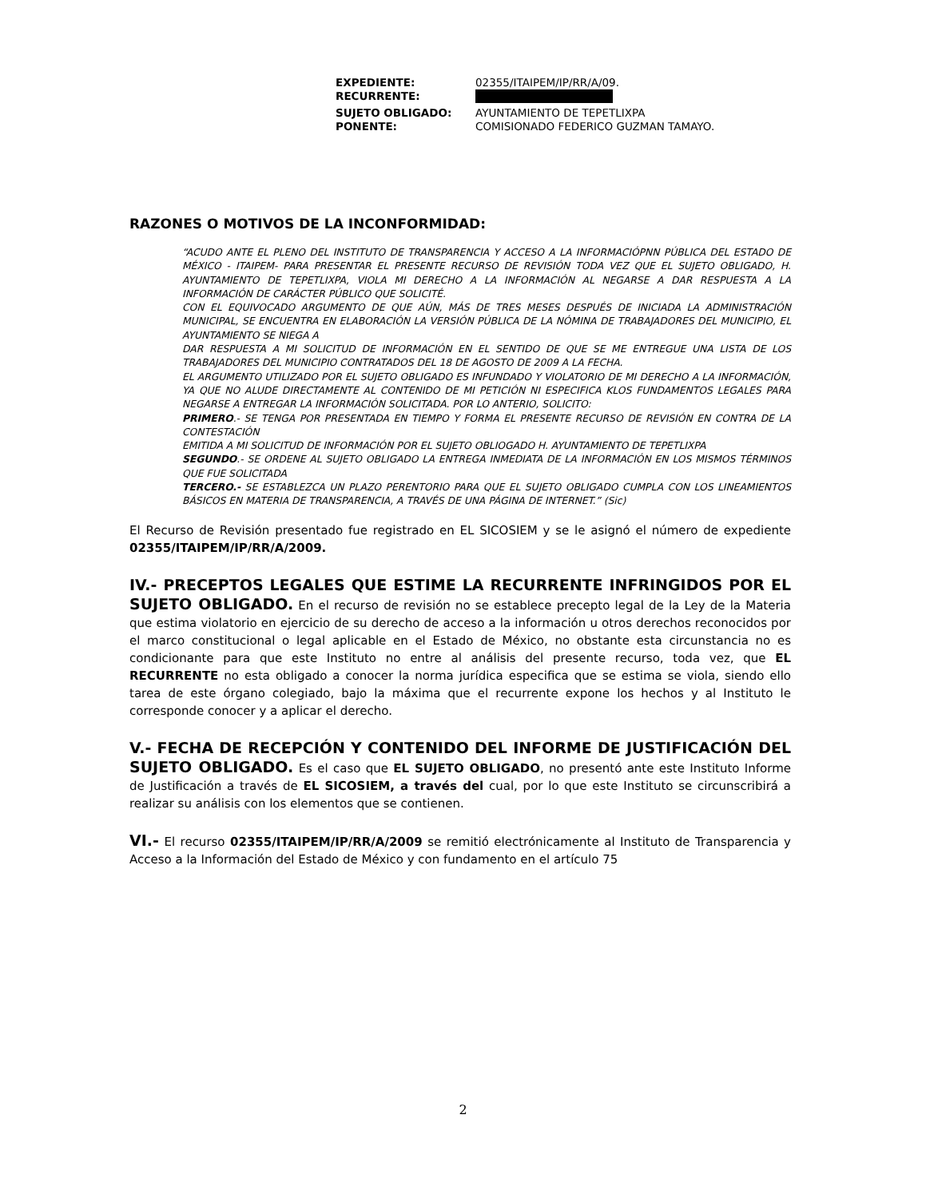| EXPEDIENTE: | 02355/ITAIPEM/IP/RR/A/09. |
| RECURRENTE: | |
| SUJETO OBLIGADO: | AYUNTAMIENTO DE TEPETLIXPA |
| PONENTE: | COMISIONADO FEDERICO GUZMAN TAMAYO. |
RAZONES O MOTIVOS DE LA INCONFORMIDAD:
“ACUDO ANTE EL PLENO DEL INSTITUTO DE TRANSPARENCIA Y ACCESO A LA INFORMACIÓPNN PÚBLICA DEL ESTADO DE MÉXICO - ITAIPEM- PARA PRESENTAR EL PRESENTE RECURSO DE REVISIÓN TODA VEZ QUE EL SUJETO OBLIGADO, H. AYUNTAMIENTO DE TEPETLIXPA, VIOLA MI DERECHO A LA INFORMACIÓN AL NEGARSE A DAR RESPUESTA A LA INFORMACIÓN DE CARÁCTER PÚBLICO QUE SOLICITÉ.
CON EL EQUIVOCADO ARGUMENTO DE QUE AÚN, MÁS DE TRES MESES DESPUÉS DE INICIADA LA ADMINISTRACIÓN MUNICIPAL, SE ENCUENTRA EN ELABORACIÓN LA VERSIÓN PÚBLICA DE LA NÓMINA DE TRABAJADORES DEL MUNICIPIO, EL AYUNTAMIENTO SE NIEGA A
DAR RESPUESTA A MI SOLICITUD DE INFORMACIÓN EN EL SENTIDO DE QUE SE ME ENTREGUE UNA LISTA DE LOS TRABAJADORES DEL MUNICIPIO CONTRATADOS DEL 18 DE AGOSTO DE 2009 A LA FECHA.
EL ARGUMENTO UTILIZADO POR EL SUJETO OBLIGADO ES INFUNDADO Y VIOLATORIO DE MI DERECHO A LA INFORMACIÓN, YA QUE NO ALUDE DIRECTAMENTE AL CONTENIDO DE MI PETICIÓN NI ESPECIFICA KLOS FUNDAMENTOS LEGALES PARA NEGARSE A ENTREGAR LA INFORMACIÓN SOLICITADA. POR LO ANTERIO, SOLICITO:
PRIMERO.- SE TENGA POR PRESENTADA EN TIEMPO Y FORMA EL PRESENTE RECURSO DE REVISIÓN EN CONTRA DE LA CONTESTACIÓN
EMITIDA A MI SOLICITUD DE INFORMACIÓN POR EL SUJETO OBLIOGADO H. AYUNTAMIENTO DE TEPETLIXPA
SEGUNDO.- SE ORDENE AL SUJETO OBLIGADO LA ENTREGA INMEDIATA DE LA INFORMACIÓN EN LOS MISMOS TÉRMINOS QUE FUE SOLICITADA
TERCERO.- SE ESTABLEZCA UN PLAZO PERENTORIO PARA QUE EL SUJETO OBLIGADO CUMPLA CON LOS LINEAMIENTOS BÁSICOS EN MATERIA DE TRANSPARENCIA, A TRAVÉS DE UNA PÁGINA DE INTERNET.” (Sic)
El Recurso de Revisión presentado fue registrado en EL SICOSIEM y se le asignó el número de expediente 02355/ITAIPEM/IP/RR/A/2009.
IV.- PRECEPTOS LEGALES QUE ESTIME LA RECURRENTE INFRINGIDOS POR EL SUJETO OBLIGADO. En el recurso de revisión no se establece precepto legal de la Ley de la Materia que estima violatorio en ejercicio de su derecho de acceso a la información u otros derechos reconocidos por el marco constitucional o legal aplicable en el Estado de México, no obstante esta circunstancia no es condicionante para que este Instituto no entre al análisis del presente recurso, toda vez, que EL RECURRENTE no esta obligado a conocer la norma jurídica especifica que se estima se viola, siendo ello tarea de este órgano colegiado, bajo la máxima que el recurrente expone los hechos y al Instituto le corresponde conocer y a aplicar el derecho.
V.- FECHA DE RECEPCIÓN Y CONTENIDO DEL INFORME DE JUSTIFICACIÓN DEL SUJETO OBLIGADO. Es el caso que EL SUJETO OBLIGADO, no presentó ante este Instituto Informe de Justificación a través de EL SICOSIEM, a través del cual, por lo que este Instituto se circunscribirá a realizar su análisis con los elementos que se contienen.
VI.- El recurso 02355/ITAIPEM/IP/RR/A/2009 se remitió electrónicamente al Instituto de Transparencia y Acceso a la Información del Estado de México y con fundamento en el artículo 75
2